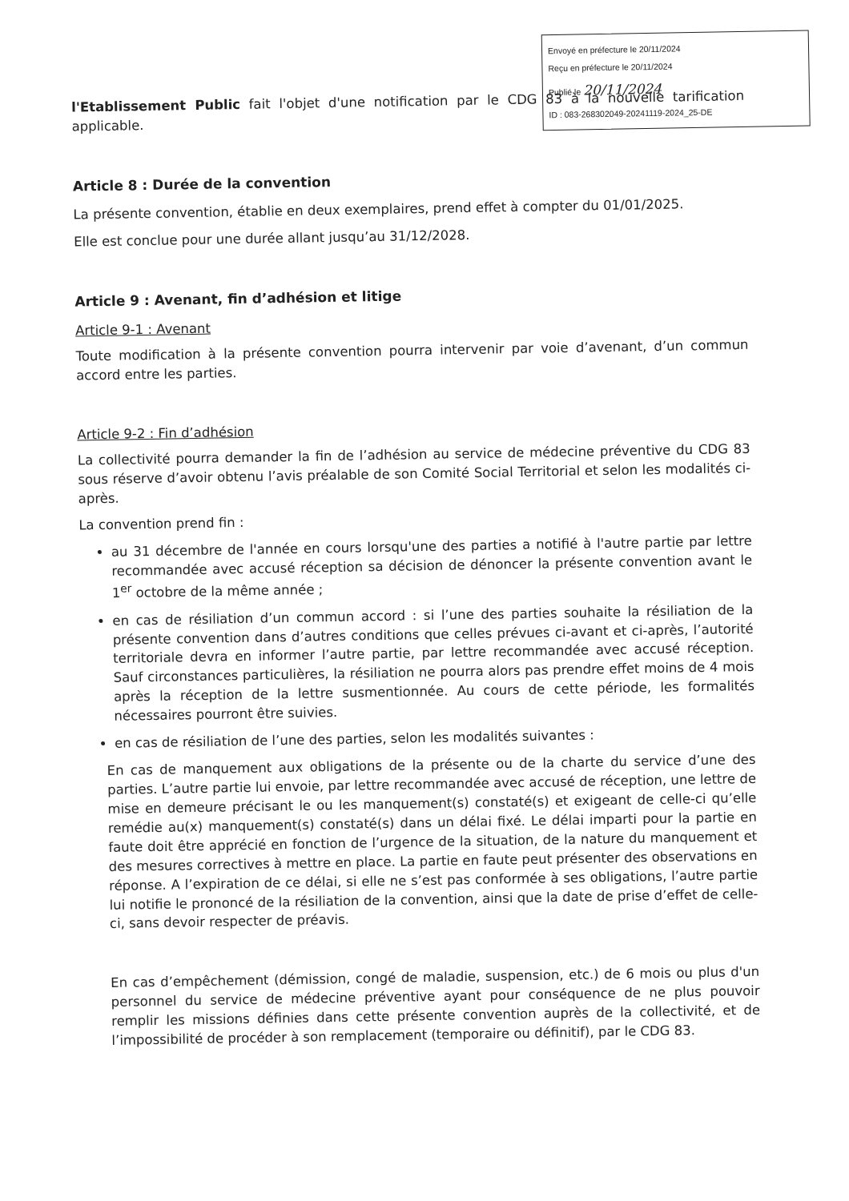Envoyé en préfecture le 20/11/2024
Reçu en préfecture le 20/11/2024
Publié le 20/11/2024
ID : 083-268302049-20241119-2024_25-DE
l'Etablissement Public fait l'objet d'une notification par le CDG 83 à la nouvelle tarification applicable.
Article 8 : Durée de la convention
La présente convention, établie en deux exemplaires, prend effet à compter du 01/01/2025.
Elle est conclue pour une durée allant jusqu’au 31/12/2028.
Article 9 : Avenant, fin d’adhésion et litige
Article 9-1 : Avenant
Toute modification à la présente convention pourra intervenir par voie d’avenant, d’un commun accord entre les parties.
Article 9-2 : Fin d’adhésion
La collectivité pourra demander la fin de l’adhésion au service de médecine préventive du CDG 83 sous réserve d’avoir obtenu l’avis préalable de son Comité Social Territorial et selon les modalités ci-après.
La convention prend fin :
au 31 décembre de l'année en cours lorsqu'une des parties a notifié à l'autre partie par lettre recommandée avec accusé réception sa décision de dénoncer la présente convention avant le 1<sup>er</sup> octobre de la même année ;
en cas de résiliation d’un commun accord : si l’une des parties souhaite la résiliation de la présente convention dans d’autres conditions que celles prévues ci-avant et ci-après, l’autorité territoriale devra en informer l’autre partie, par lettre recommandée avec accusé réception. Sauf circonstances particulières, la résiliation ne pourra alors pas prendre effet moins de 4 mois après la réception de la lettre susmentionnée. Au cours de cette période, les formalités nécessaires pourront être suivies.
en cas de résiliation de l’une des parties, selon les modalités suivantes :
En cas de manquement aux obligations de la présente ou de la charte du service d’une des parties. L’autre partie lui envoie, par lettre recommandée avec accusé de réception, une lettre de mise en demeure précisant le ou les manquement(s) constaté(s) et exigeant de celle-ci qu’elle remédie au(x) manquement(s) constaté(s) dans un délai fixé. Le délai imparti pour la partie en faute doit être apprécié en fonction de l’urgence de la situation, de la nature du manquement et des mesures correctives à mettre en place. La partie en faute peut présenter des observations en réponse. A l’expiration de ce délai, si elle ne s’est pas conformée à ses obligations, l’autre partie lui notifie le prononcé de la résiliation de la convention, ainsi que la date de prise d’effet de celle-ci, sans devoir respecter de préavis.
En cas d’empêchement (démission, congé de maladie, suspension, etc.) de 6 mois ou plus d'un personnel du service de médecine préventive ayant pour conséquence de ne plus pouvoir remplir les missions définies dans cette présente convention auprès de la collectivité, et de l’impossibilité de procéder à son remplacement (temporaire ou définitif), par le CDG 83.